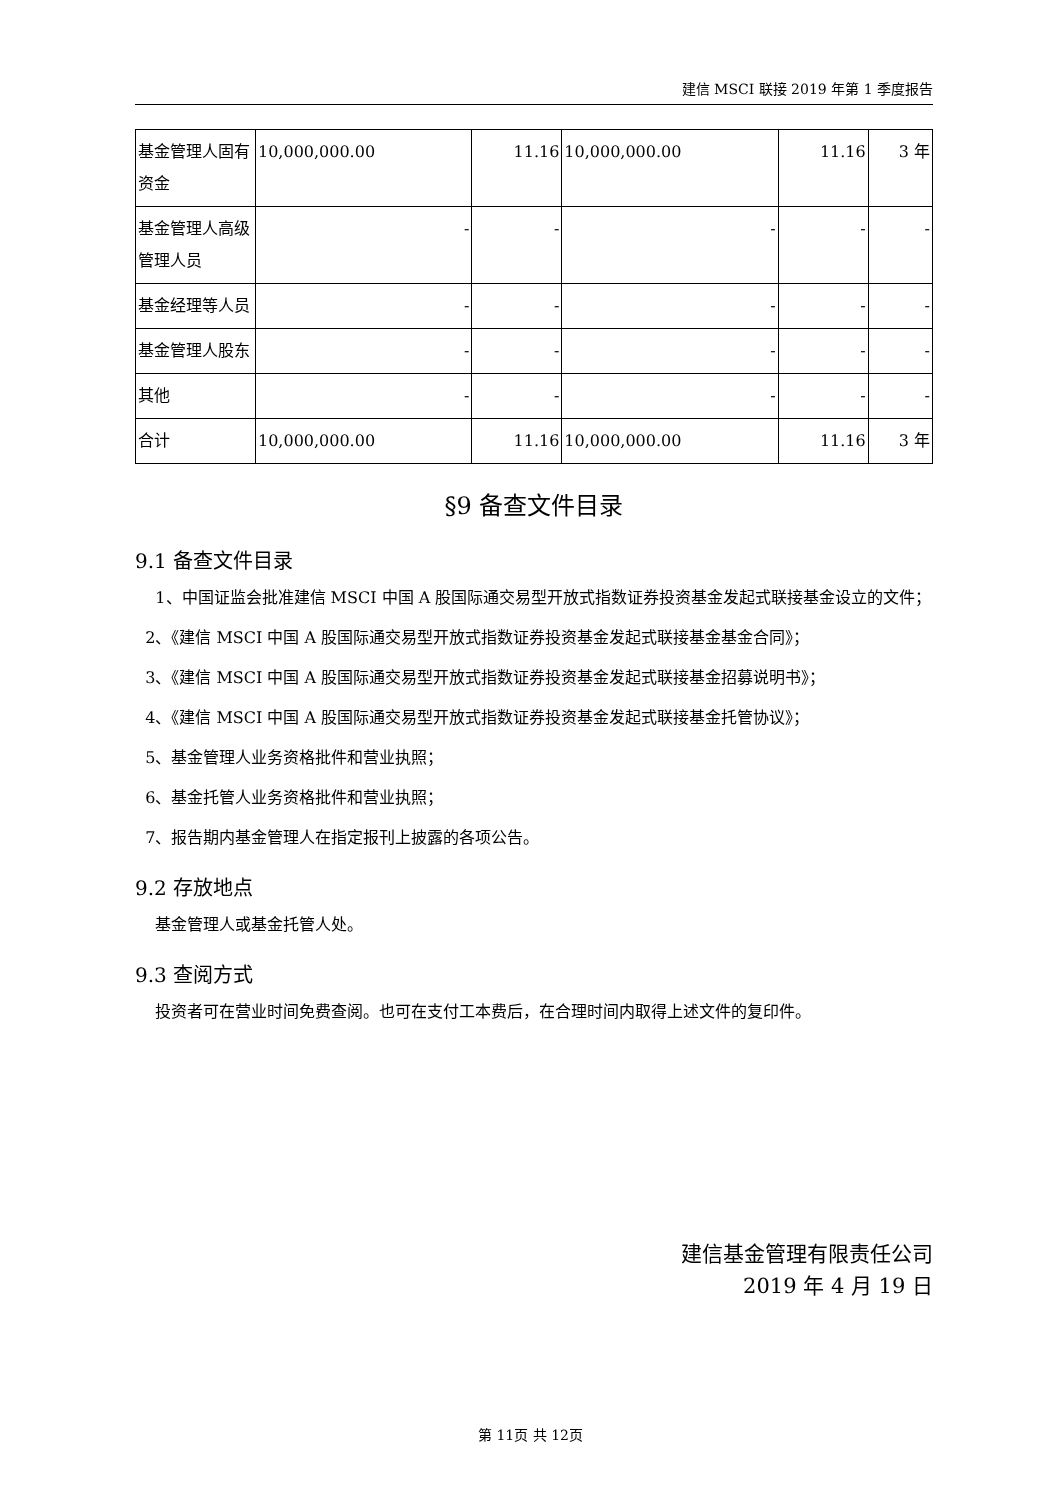建信 MSCI 联接 2019 年第 1 季度报告
| 基金管理人固有资金 | 10,000,000.00 | 11.16 | 10,000,000.00 | 11.16 | 3 年 |
| 基金管理人高级管理人员 | - | - | - | - | - |
| 基金经理等人员 | - | - | - | - | - |
| 基金管理人股东 | - | - | - | - | - |
| 其他 | - | - | - | - | - |
| 合计 | 10,000,000.00 | 11.16 | 10,000,000.00 | 11.16 | 3 年 |
§9 备查文件目录
9.1 备查文件目录
1、中国证监会批准建信 MSCI 中国 A 股国际通交易型开放式指数证券投资基金发起式联接基金设立的文件；
2、《建信 MSCI 中国 A 股国际通交易型开放式指数证券投资基金发起式联接基金基金合同》；
3、《建信 MSCI 中国 A 股国际通交易型开放式指数证券投资基金发起式联接基金招募说明书》；
4、《建信 MSCI 中国 A 股国际通交易型开放式指数证券投资基金发起式联接基金托管协议》；
5、基金管理人业务资格批件和营业执照；
6、基金托管人业务资格批件和营业执照；
7、报告期内基金管理人在指定报刊上披露的各项公告。
9.2 存放地点
基金管理人或基金托管人处。
9.3 查阅方式
投资者可在营业时间免费查阅。也可在支付工本费后，在合理时间内取得上述文件的复印件。
建信基金管理有限责任公司
2019 年 4 月 19 日
第 11页 共 12页